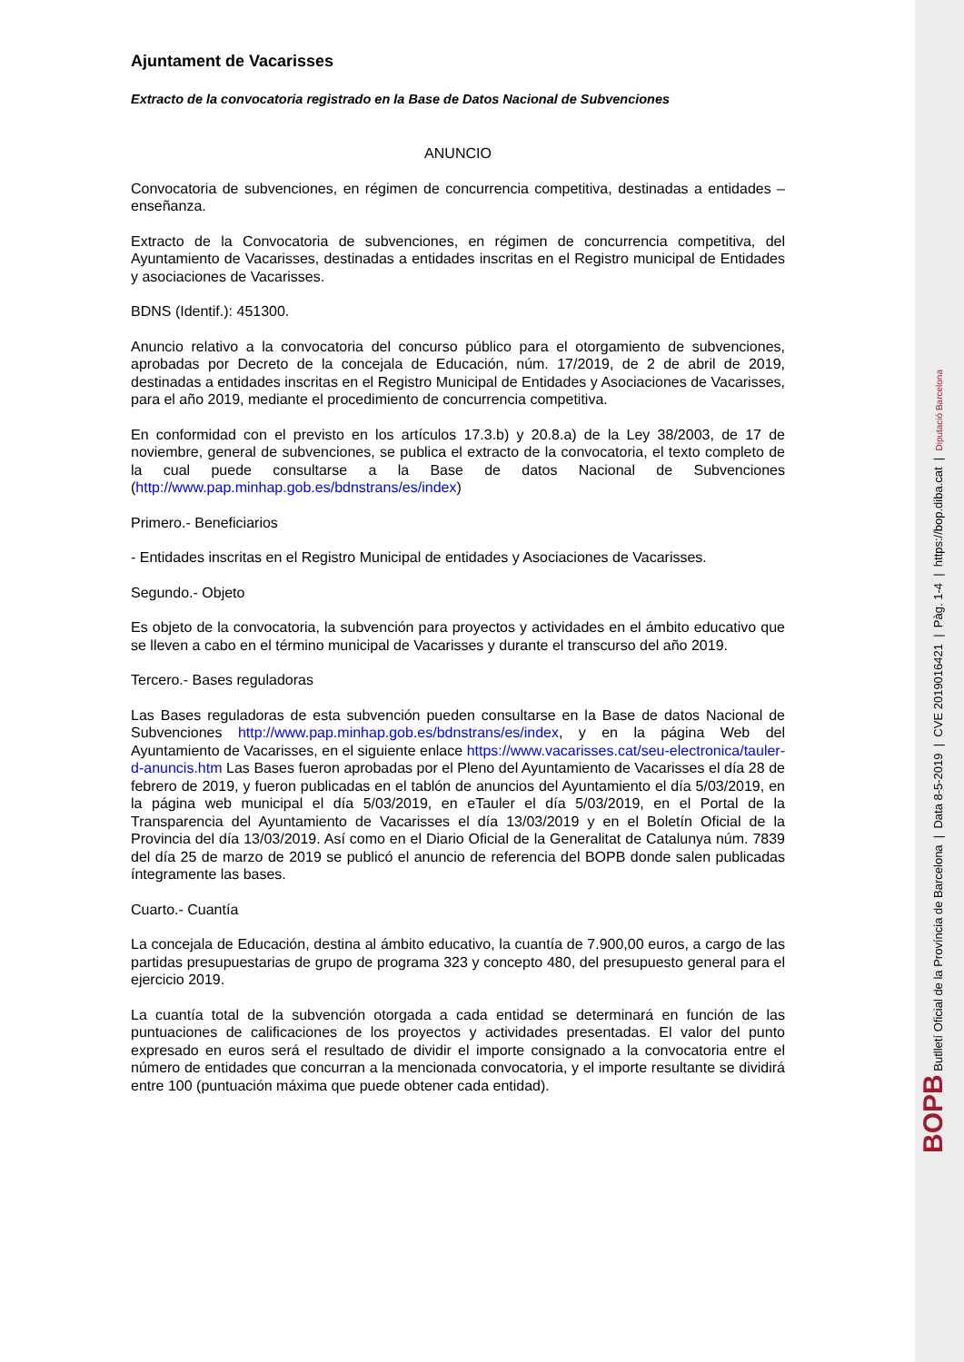Ajuntament de Vacarisses
Extracto de la convocatoria registrado en la Base de Datos Nacional de Subvenciones
ANUNCIO
Convocatoria de subvenciones, en régimen de concurrencia competitiva, destinadas a entidades – enseñanza.
Extracto de la Convocatoria de subvenciones, en régimen de concurrencia competitiva, del Ayuntamiento de Vacarisses, destinadas a entidades inscritas en el Registro municipal de Entidades y asociaciones de Vacarisses.
BDNS (Identif.): 451300.
Anuncio relativo a la convocatoria del concurso público para el otorgamiento de subvenciones, aprobadas por Decreto de la concejala de Educación, núm. 17/2019, de 2 de abril de 2019, destinadas a entidades inscritas en el Registro Municipal de Entidades y Asociaciones de Vacarisses, para el año 2019, mediante el procedimiento de concurrencia competitiva.
En conformidad con el previsto en los artículos 17.3.b) y 20.8.a) de la Ley 38/2003, de 17 de noviembre, general de subvenciones, se publica el extracto de la convocatoria, el texto completo de la cual puede consultarse a la Base de datos Nacional de Subvenciones (http://www.pap.minhap.gob.es/bdnstrans/es/index)
Primero.- Beneficiarios
- Entidades inscritas en el Registro Municipal de entidades y Asociaciones de Vacarisses.
Segundo.- Objeto
Es objeto de la convocatoria, la subvención para proyectos y actividades en el ámbito educativo que se lleven a cabo en el término municipal de Vacarisses y durante el transcurso del año 2019.
Tercero.- Bases reguladoras
Las Bases reguladoras de esta subvención pueden consultarse en la Base de datos Nacional de Subvenciones http://www.pap.minhap.gob.es/bdnstrans/es/index, y en la página Web del Ayuntamiento de Vacarisses, en el siguiente enlace https://www.vacarisses.cat/seu-electronica/tauler-d-anuncis.htm Las Bases fueron aprobadas por el Pleno del Ayuntamiento de Vacarisses el día 28 de febrero de 2019, y fueron publicadas en el tablón de anuncios del Ayuntamiento el día 5/03/2019, en la página web municipal el día 5/03/2019, en eTauler el día 5/03/2019, en el Portal de la Transparencia del Ayuntamiento de Vacarisses el día 13/03/2019 y en el Boletín Oficial de la Provincia del día 13/03/2019. Así como en el Diario Oficial de la Generalitat de Catalunya núm. 7839 del día 25 de marzo de 2019 se publicó el anuncio de referencia del BOPB donde salen publicadas íntegramente las bases.
Cuarto.- Cuantía
La concejala de Educación, destina al ámbito educativo, la cuantía de 7.900,00 euros, a cargo de las partidas presupuestarias de grupo de programa 323 y concepto 480, del presupuesto general para el ejercicio 2019.
La cuantía total de la subvención otorgada a cada entidad se determinará en función de las puntuaciones de calificaciones de los proyectos y actividades presentadas. El valor del punto expresado en euros será el resultado de dividir el importe consignado a la convocatoria entre el número de entidades que concurran a la mencionada convocatoria, y el importe resultante se dividirá entre 100 (puntuación máxima que puede obtener cada entidad).
BOPB Butlletí Oficial de la Província de Barcelona | Data 8-5-2019 | CVE 2019016421 | Pàg. 1-4 | https://bop.diba.cat | Diputació Barcelona